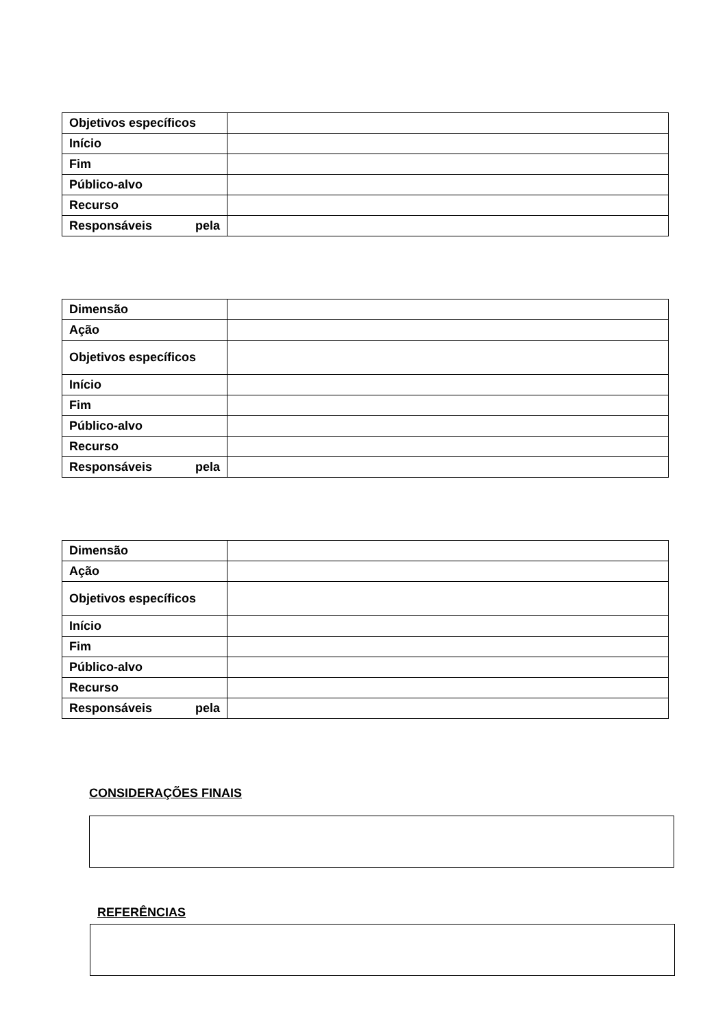| Objetivos específicos | |
| Início | |
| Fim | |
| Público-alvo | |
| Recurso | |
| Responsáveis pela | |
| Dimensão | |
| Ação | |
| Objetivos específicos | |
| Início | |
| Fim | |
| Público-alvo | |
| Recurso | |
| Responsáveis pela | |
| Dimensão | |
| Ação | |
| Objetivos específicos | |
| Início | |
| Fim | |
| Público-alvo | |
| Recurso | |
| Responsáveis pela | |
CONSIDERAÇÕES FINAIS
REFERÊNCIAS